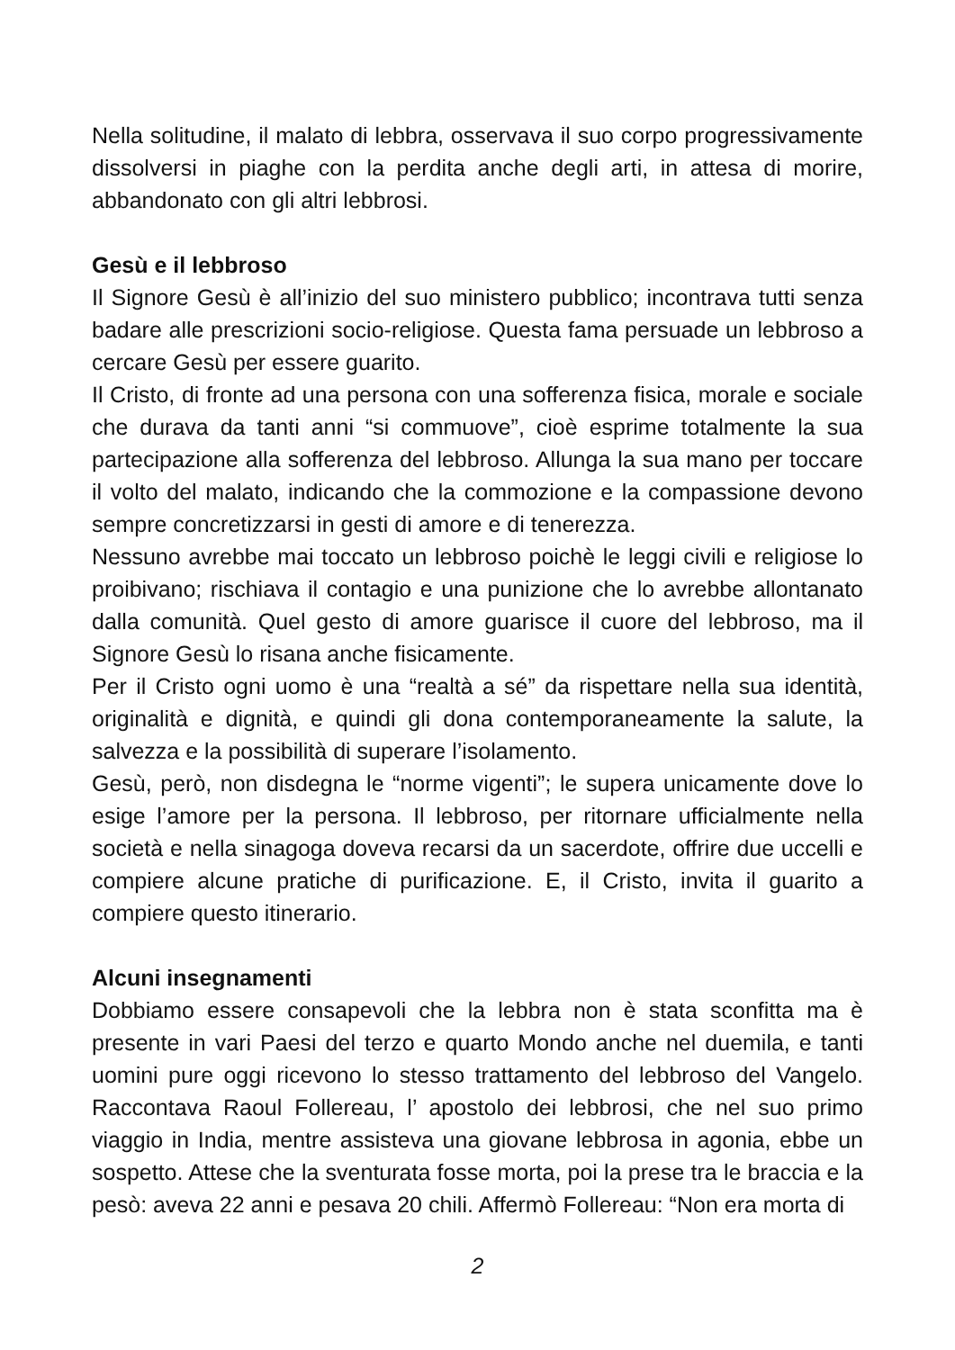Nella solitudine, il malato di lebbra, osservava il suo corpo progressivamente dissolversi in piaghe con la perdita anche degli arti, in attesa di morire, abbandonato con gli altri lebbrosi.
Gesù e il lebbroso
Il Signore Gesù è all’inizio del suo ministero pubblico; incontrava tutti senza badare alle prescrizioni socio-religiose. Questa fama persuade un lebbroso a cercare Gesù per essere guarito.
Il Cristo, di fronte ad una persona con una sofferenza fisica, morale e sociale che durava da tanti anni “si commuove”, cioè esprime totalmente la sua partecipazione alla sofferenza del lebbroso. Allunga la sua mano per toccare il volto del malato, indicando che la commozione e la compassione devono sempre concretizzarsi in gesti di amore e di tenerezza.
Nessuno avrebbe mai toccato un lebbroso poichè le leggi civili e religiose lo proibivano; rischiava il contagio e una punizione che lo avrebbe allontanato dalla comunità. Quel gesto di amore guarisce il cuore del lebbroso, ma il Signore Gesù lo risana anche fisicamente.
Per il Cristo ogni uomo è una “realtà a sé” da rispettare nella sua identità, originalità e dignità, e quindi gli dona contemporaneamente la salute, la salvezza e la possibilità di superare l’isolamento.
Gesù, però, non disdegna le “norme vigenti”; le supera unicamente dove lo esige l’amore per la persona. Il lebbroso, per ritornare ufficialmente nella società e nella sinagoga doveva recarsi da un sacerdote, offrire due uccelli e compiere alcune pratiche di purificazione. E, il Cristo, invita il guarito a compiere questo itinerario.
Alcuni insegnamenti
Dobbiamo essere consapevoli che la lebbra non è stata sconfitta ma è presente in vari Paesi del terzo e quarto Mondo anche nel duemila, e tanti uomini pure oggi ricevono lo stesso trattamento del lebbroso del Vangelo. Raccontava Raoul Follereau, l’ apostolo dei lebbrosi, che nel suo primo viaggio in India, mentre assisteva una giovane lebbrosa in agonia, ebbe un sospetto. Attese che la sventurata fosse morta, poi la prese tra le braccia e la pesò: aveva 22 anni e pesava 20 chili. Affermò Follereau: “Non era morta di
2